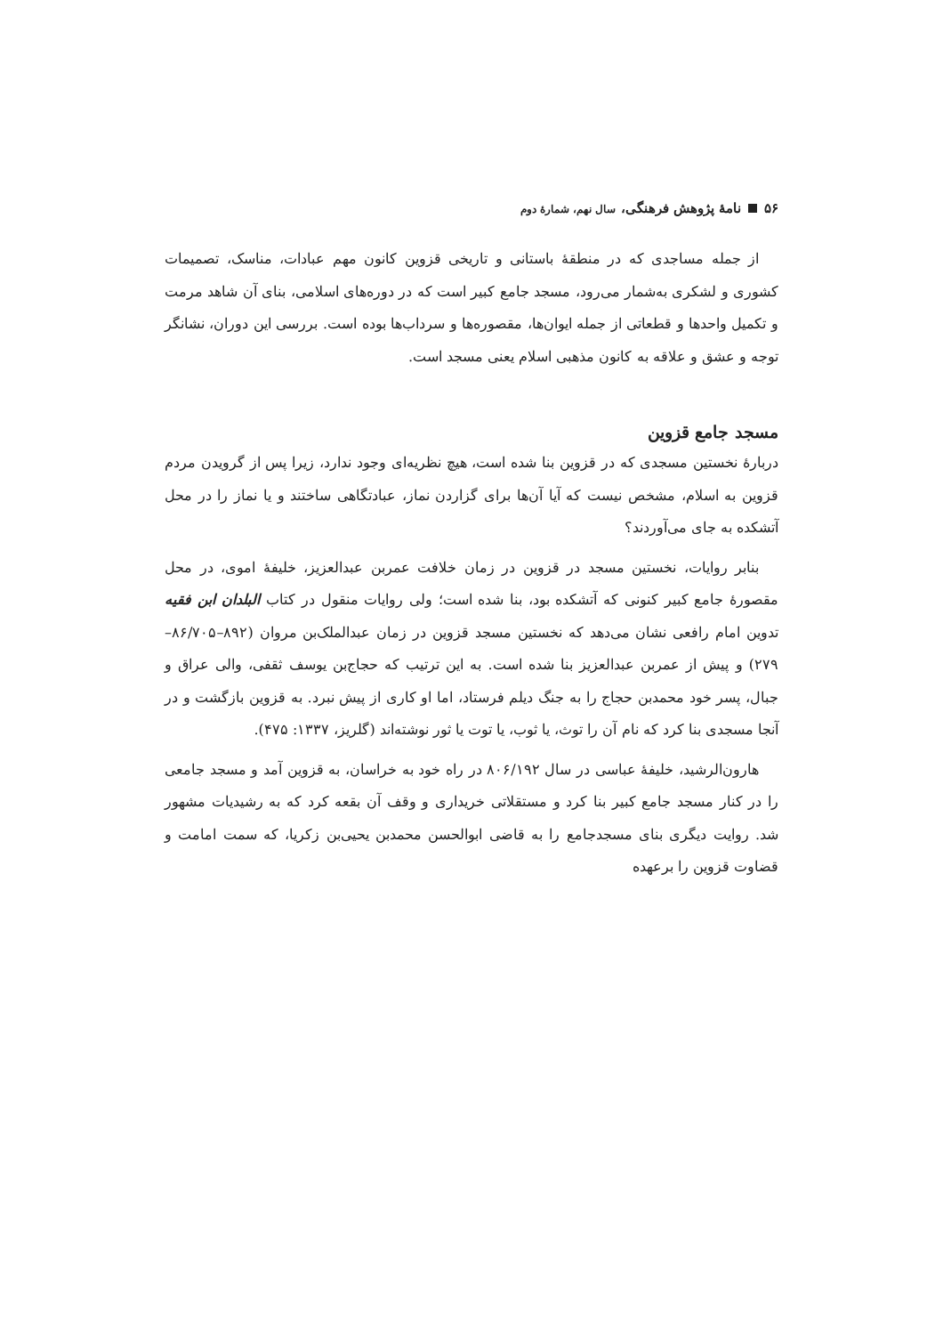۵۶ نامهٔ پژوهش فرهنگی، سال نهم، شمارهٔ دوم
از جمله مساجدی که در منطقهٔ باستانی و تاریخی قزوین کانون مهم عبادات، مناسک، تصمیمات کشوری و لشکری به‌شمار می‌رود، مسجد جامع کبیر است که در دوره‌های اسلامی، بنای آن شاهد مرمت و تکمیل واحدها و قطعاتی از جمله ایوان‌ها، مقصوره‌ها و سرداب‌ها بوده است. بررسی این دوران، نشانگر توجه و عشق و علاقه به کانون مذهبی اسلام یعنی مسجد است.
مسجد جامع قزوین
دربارهٔ نخستین مسجدی که در قزوین بنا شده است، هیچ نظریه‌ای وجود ندارد، زیرا پس از گرویدن مردم قزوین به اسلام، مشخص نیست که آیا آن‌ها برای گزاردن نماز، عبادتگاهی ساختند و یا نماز را در محل آتشکده به جای می‌آوردند؟
بنابر روایات، نخستین مسجد در قزوین در زمان خلافت عمربن عبدالعزیز، خلیفهٔ اموی، در محل مقصورهٔ جامع کبیر کنونی که آتشکده بود، بنا شده است؛ ولی روایات منقول در کتاب البلدان ابن فقیه تدوین امام رافعی نشان می‌دهد که نخستین مسجد قزوین در زمان عبدالملک‌بن مروان (۸۹۲–۸۶/۷۰۵–۲۷۹) و پیش از عمربن عبدالعزیز بنا شده است. به این ترتیب که حجاج‌بن یوسف ثقفی، والی عراق و جبال، پسر خود محمدبن حجاج را به جنگ دیلم فرستاد، اما او کاری از پیش نبرد. به قزوین بازگشت و در آنجا مسجدی بنا کرد که نام آن را توث، یا ثوب، یا توت یا ثور نوشته‌اند (گلریز، ۱۳۳۷: ۴۷۵).
هارون‌الرشید، خلیفهٔ عباسی در سال ۸۰۶/۱۹۲ در راه خود به خراسان، به قزوین آمد و مسجد جامعی را در کنار مسجد جامع کبیر بنا کرد و مستقلاتی خریداری و وقف آن بقعه کرد که به رشیدیات مشهور شد. روایت دیگری بنای مسجدجامع را به قاضی ابوالحسن محمدبن یحیی‌بن زکریا، که سمت امامت و قضاوت قزوین را برعهده